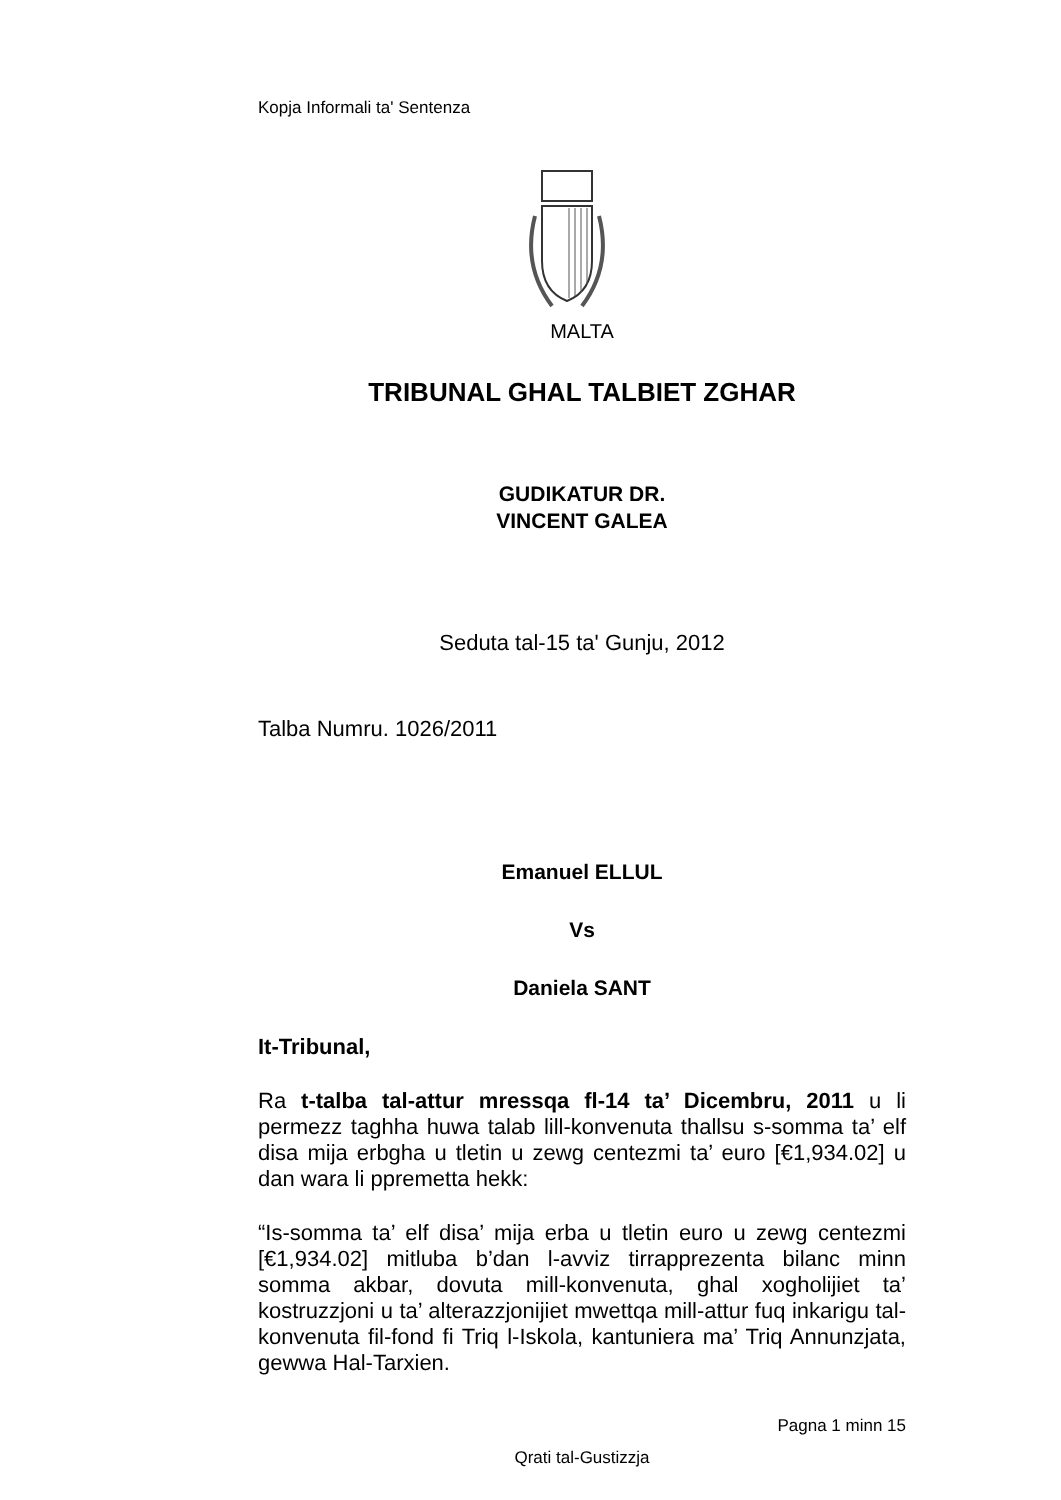Kopja Informali ta' Sentenza
MALTA
TRIBUNAL GHAL TALBIET ZGHAR
GUDIKATUR DR.
VINCENT GALEA
Seduta tal-15 ta' Gunju, 2012
Talba Numru. 1026/2011
Emanuel ELLUL
Vs
Daniela SANT
It-Tribunal,
Ra t-talba tal-attur mressqa fl-14 ta’ Dicembru, 2011 u li permezz taghha huwa talab lill-konvenuta thallsu s-somma ta’ elf disa mija erbgha u tletin u zewg centezmi ta’ euro [€1,934.02] u dan wara li ppremetta hekk:
“Is-somma ta’ elf disa’ mija erba u tletin euro u zewg centezmi [€1,934.02] mitluba b’dan l-avviz tirrapprezenta bilanc minn somma akbar, dovuta mill-konvenuta, ghal xogholijiet ta’ kostruzzjoni u ta’ alterazzjonijiet mwettqa mill-attur fuq inkarigu tal-konvenuta fil-fond fi Triq l-Iskola, kantuniera ma’ Triq Annunzjata, gewwa Hal-Tarxien.
Pagna 1 minn 15
Qrati tal-Gustizzja